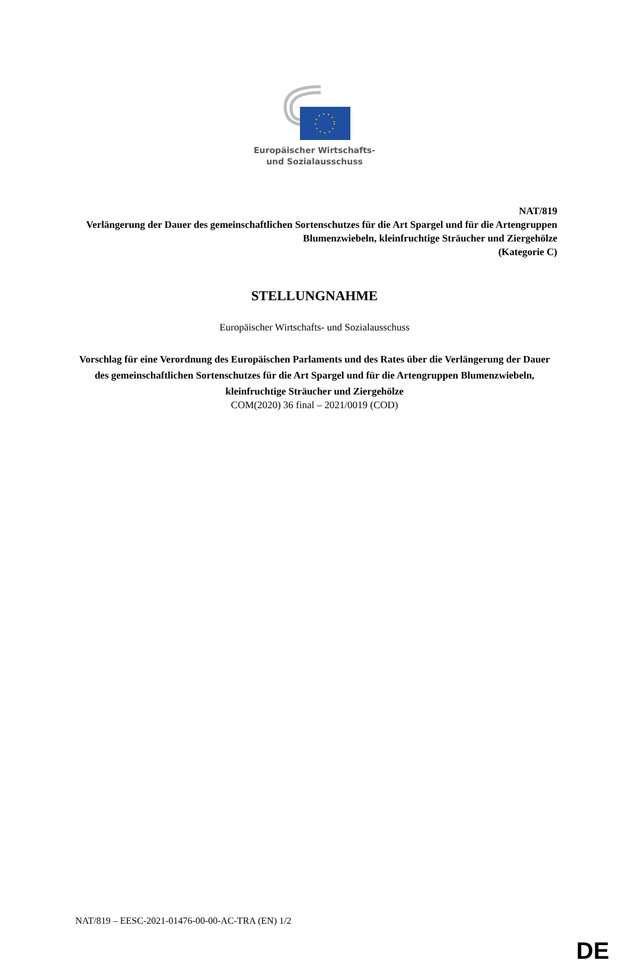Europäischer Wirtschafts-
und Sozialausschuss
NAT/819
Verlängerung der Dauer des gemeinschaftlichen Sortenschutzes für die Art Spargel und für die Artengruppen Blumenzwiebeln, kleinfruchtige Sträucher und Ziergehölze
(Kategorie C)
STELLUNGNAHME
Europäischer Wirtschafts- und Sozialausschuss
Vorschlag für eine Verordnung des Europäischen Parlaments und des Rates über die Verlängerung der Dauer des gemeinschaftlichen Sortenschutzes für die Art Spargel und für die Artengruppen Blumenzwiebeln, kleinfruchtige Sträucher und Ziergehölze
COM(2020) 36 final – 2021/0019 (COD)
NAT/819 – EESC-2021-01476-00-00-AC-TRA (EN) 1/2
DE